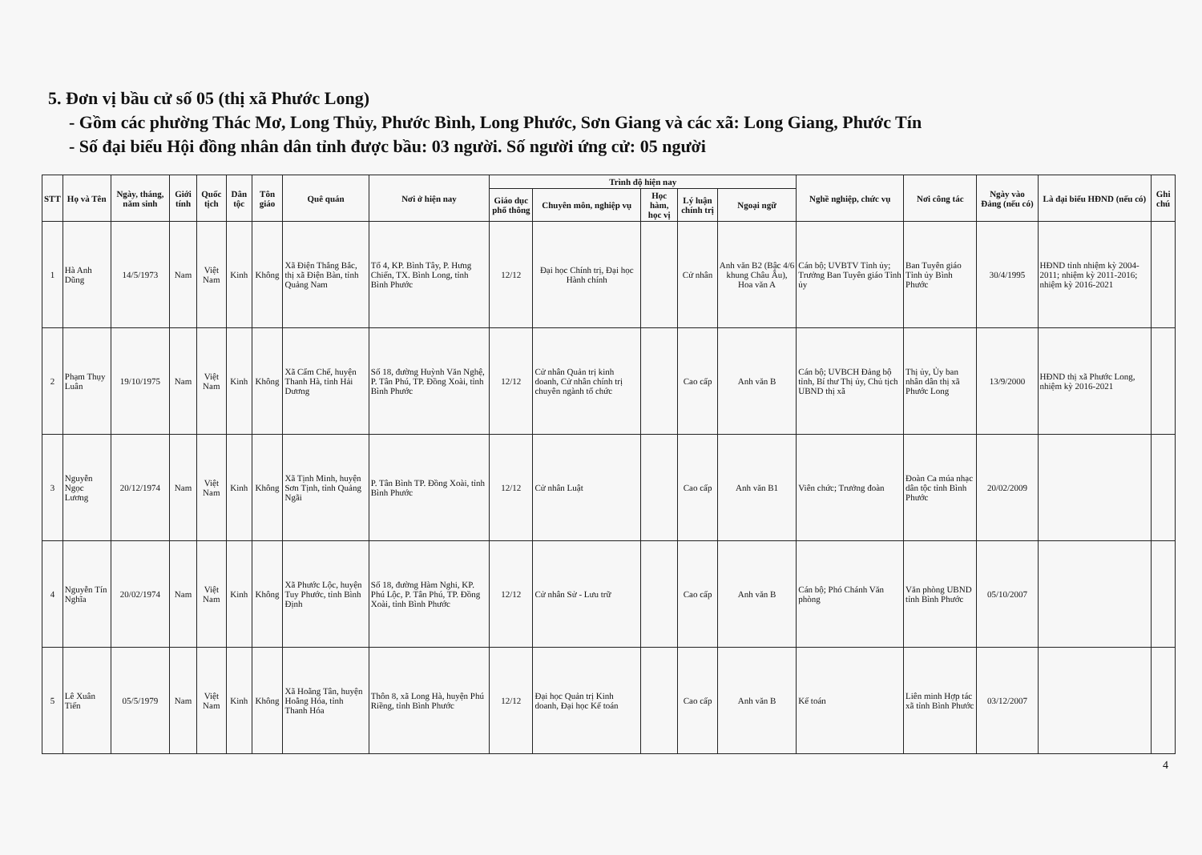5. Đơn vị bầu cử số 05 (thị xã Phước Long)
- Gồm các phường Thác Mơ, Long Thủy, Phước Bình, Long Phước, Sơn Giang và các xã: Long Giang, Phước Tín
- Số đại biểu Hội đồng nhân dân tỉnh được bầu: 03 người. Số người ứng cử: 05 người
| STT | Họ và Tên | Ngày, tháng, năm sinh | Giới tính | Quốc tịch | Dân tộc | Tôn giáo | Quê quán | Nơi ở hiện nay | Trình độ hiện nay | | | | | Nghề nghiệp, chức vụ | Nơi công tác | Ngày vào Đảng (nếu có) | Là đại biểu HĐND (nếu có) | Ghi chú |
| --- | --- | --- | --- | --- | --- | --- | --- | --- | --- | --- | --- | --- | --- | --- | --- | --- | --- | --- |
| | | | | | | | | | Giáo dục phổ thông | Chuyên môn, nghiệp vụ | Học hàm, học vị | Lý luận chính trị | Ngoại ngữ | | | | | |
| 1 | Hà Anh Dũng | 14/5/1973 | Nam | Việt Nam | Kinh | Không | Xã Điện Thắng Bắc, thị xã Điện Bàn, tỉnh Quảng Nam | Tổ 4, KP. Bình Tây, P. Hưng Chiến, TX. Bình Long, tỉnh Bình Phước | 12/12 | Đại học Chính trị, Đại học Hành chính | | Cử nhân | Anh văn B2 (Bậc 4/6 khung Châu Âu), Hoa văn A | Cán bộ; UVBTV Tỉnh ủy; Trưởng Ban Tuyên giáo Tỉnh ủy | Ban Tuyên giáo Tỉnh ủy Bình Phước | 30/4/1995 | HĐND tỉnh nhiệm kỳ 2004-2011; nhiệm kỳ 2011-2016; nhiệm kỳ 2016-2021 | |
| 2 | Phạm Thụy Luân | 19/10/1975 | Nam | Việt Nam | Kinh | Không | Xã Cẩm Chế, huyện Thanh Hà, tỉnh Hải Dương | Số 18, đường Huỳnh Văn Nghệ, P. Tân Phú, TP. Đồng Xoài, tỉnh Bình Phước | 12/12 | Cử nhân Quản trị kinh doanh, Cử nhân chính trị chuyên ngành tổ chức | | Cao cấp | Anh văn B | Cán bộ; UVBCH Đảng bộ tỉnh, Bí thư Thị ủy, Chủ tịch UBND thị xã | Thị ủy, Ủy ban nhân dân thị xã Phước Long | 13/9/2000 | HĐND thị xã Phước Long, nhiệm kỳ 2016-2021 | |
| 3 | Nguyễn Ngọc Lương | 20/12/1974 | Nam | Việt Nam | Kinh | Không | Xã Tịnh Minh, huyện Sơn Tịnh, tỉnh Quảng Ngãi | P. Tân Bình TP. Đồng Xoài, tỉnh Bình Phước | 12/12 | Cử nhân Luật | | Cao cấp | Anh văn B1 | Viên chức; Trưởng đoàn | Đoàn Ca múa nhạc dân tộc tỉnh Bình Phước | 20/02/2009 | | |
| 4 | Nguyễn Tín Nghĩa | 20/02/1974 | Nam | Việt Nam | Kinh | Không | Xã Phước Lộc, huyện Tuy Phước, tỉnh Bình Định | Số 18, đường Hàm Nghi, KP. Phú Lộc, P. Tân Phú, TP. Đồng Xoài, tỉnh Bình Phước | 12/12 | Cử nhân Sử - Lưu trữ | | Cao cấp | Anh văn B | Cán bộ; Phó Chánh Văn phòng | Văn phòng UBND tỉnh Bình Phước | 05/10/2007 | | |
| 5 | Lê Xuân Tiến | 05/5/1979 | Nam | Việt Nam | Kinh | Không | Xã Hoằng Tân, huyện Hoằng Hóa, tỉnh Thanh Hóa | Thôn 8, xã Long Hà, huyện Phú Riềng, tỉnh Bình Phước | 12/12 | Đại học Quản trị Kinh doanh, Đại học Kế toán | | Cao cấp | Anh văn B | Kế toán | Liên minh Hợp tác xã tỉnh Bình Phước | 03/12/2007 | | |
4